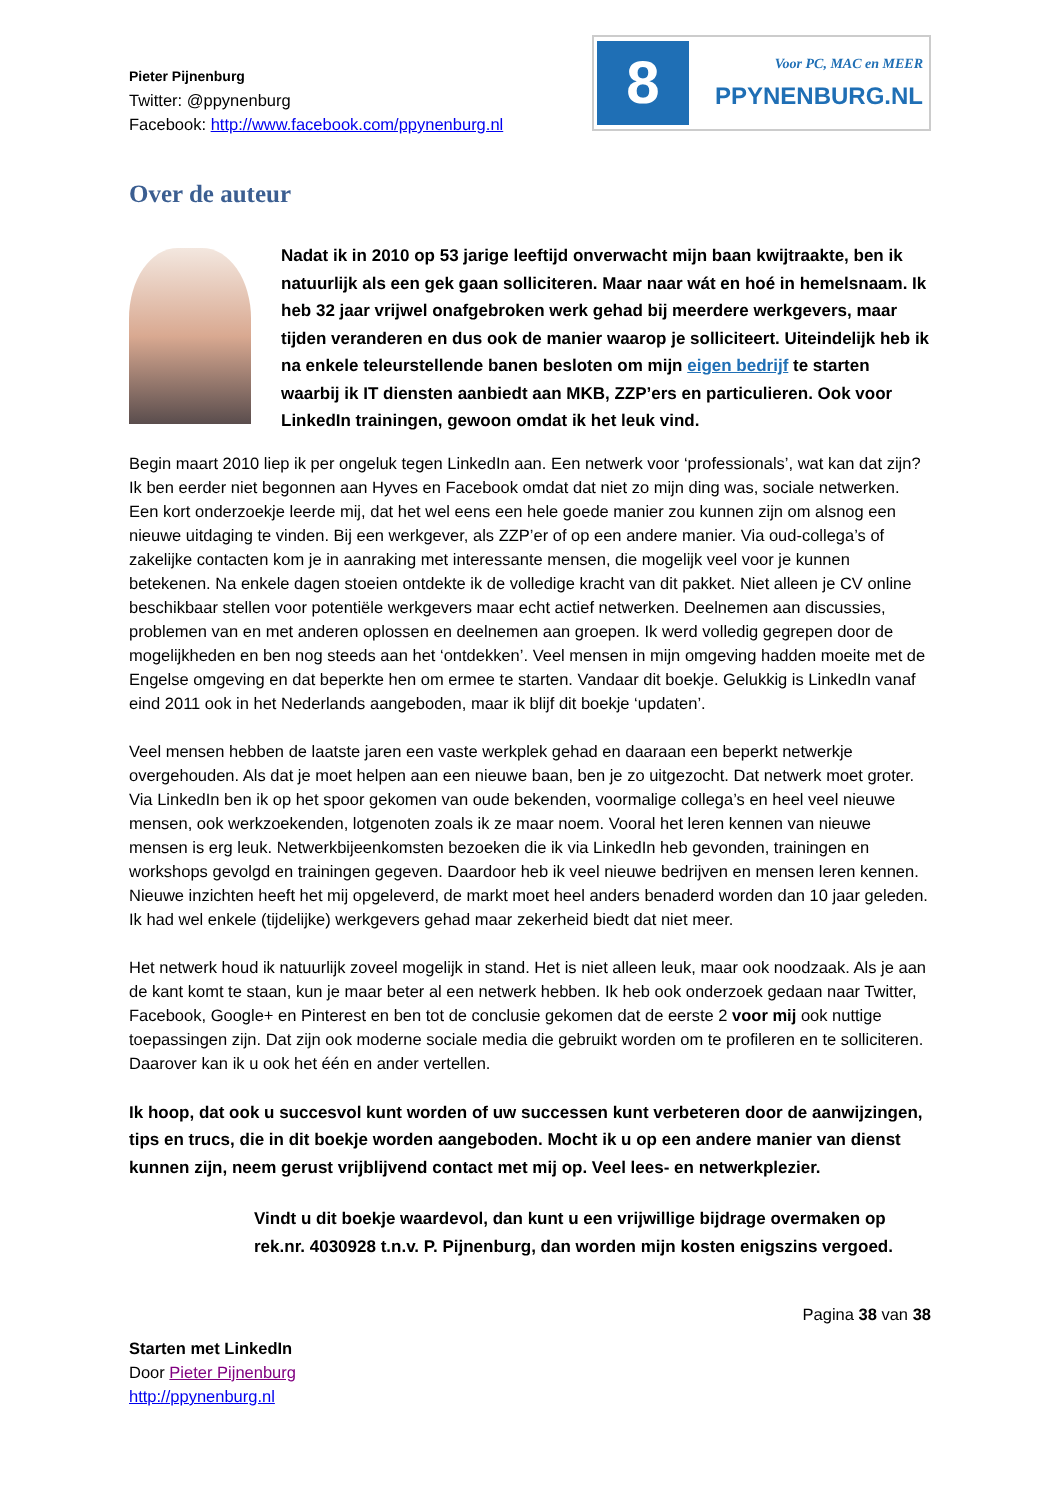Pieter Pijnenburg
Twitter: @ppynenburg
Facebook: http://www.facebook.com/ppynenburg.nl
8
Voor PC, MAC en MEER
PPYNENBURG.NL
Over de auteur
Nadat ik in 2010 op 53 jarige leeftijd onverwacht mijn baan kwijtraakte, ben ik natuurlijk als een gek gaan solliciteren. Maar naar wát en hoé in hemelsnaam. Ik heb 32 jaar vrijwel onafgebroken werk gehad bij meerdere werkgevers, maar tijden veranderen en dus ook de manier waarop je solliciteert. Uiteindelijk heb ik na enkele teleurstellende banen besloten om mijn eigen bedrijf te starten waarbij ik IT diensten aanbiedt aan MKB, ZZP’ers en particulieren. Ook voor LinkedIn trainingen, gewoon omdat ik het leuk vind.
Begin maart 2010 liep ik per ongeluk tegen LinkedIn aan. Een netwerk voor ‘professionals’, wat kan dat zijn? Ik ben eerder niet begonnen aan Hyves en Facebook omdat dat niet zo mijn ding was, sociale netwerken. Een kort onderzoekje leerde mij, dat het wel eens een hele goede manier zou kunnen zijn om alsnog een nieuwe uitdaging te vinden. Bij een werkgever, als ZZP’er of op een andere manier. Via oud-collega’s of zakelijke contacten kom je in aanraking met interessante mensen, die mogelijk veel voor je kunnen betekenen. Na enkele dagen stoeien ontdekte ik de volledige kracht van dit pakket. Niet alleen je CV online beschikbaar stellen voor potentiële werkgevers maar echt actief netwerken. Deelnemen aan discussies, problemen van en met anderen oplossen en deelnemen aan groepen. Ik werd volledig gegrepen door de mogelijkheden en ben nog steeds aan het ‘ontdekken’. Veel mensen in mijn omgeving hadden moeite met de Engelse omgeving en dat beperkte hen om ermee te starten. Vandaar dit boekje. Gelukkig is LinkedIn vanaf eind 2011 ook in het Nederlands aangeboden, maar ik blijf dit boekje ‘updaten’.
Veel mensen hebben de laatste jaren een vaste werkplek gehad en daaraan een beperkt netwerkje overgehouden. Als dat je moet helpen aan een nieuwe baan, ben je zo uitgezocht. Dat netwerk moet groter. Via LinkedIn ben ik op het spoor gekomen van oude bekenden, voormalige collega’s en heel veel nieuwe mensen, ook werkzoekenden, lotgenoten zoals ik ze maar noem. Vooral het leren kennen van nieuwe mensen is erg leuk. Netwerkbijeenkomsten bezoeken die ik via LinkedIn heb gevonden, trainingen en workshops gevolgd en trainingen gegeven. Daardoor heb ik veel nieuwe bedrijven en mensen leren kennen. Nieuwe inzichten heeft het mij opgeleverd, de markt moet heel anders benaderd worden dan 10 jaar geleden. Ik had wel enkele (tijdelijke) werkgevers gehad maar zekerheid biedt dat niet meer.
Het netwerk houd ik natuurlijk zoveel mogelijk in stand. Het is niet alleen leuk, maar ook noodzaak. Als je aan de kant komt te staan, kun je maar beter al een netwerk hebben. Ik heb ook onderzoek gedaan naar Twitter, Facebook, Google+ en Pinterest en ben tot de conclusie gekomen dat de eerste 2 voor mij ook nuttige toepassingen zijn. Dat zijn ook moderne sociale media die gebruikt worden om te profileren en te solliciteren. Daarover kan ik u ook het één en ander vertellen.
Ik hoop, dat ook u succesvol kunt worden of uw successen kunt verbeteren door de aanwijzingen, tips en trucs, die in dit boekje worden aangeboden. Mocht ik u op een andere manier van dienst kunnen zijn, neem gerust vrijblijvend contact met mij op. Veel lees- en netwerkplezier.
Vindt u dit boekje waardevol, dan kunt u een vrijwillige bijdrage overmaken op rek.nr. 4030928 t.n.v. P. Pijnenburg, dan worden mijn kosten enigszins vergoed.
Pagina 38 van 38
Starten met LinkedIn
Door Pieter Pijnenburg
http://ppynenburg.nl